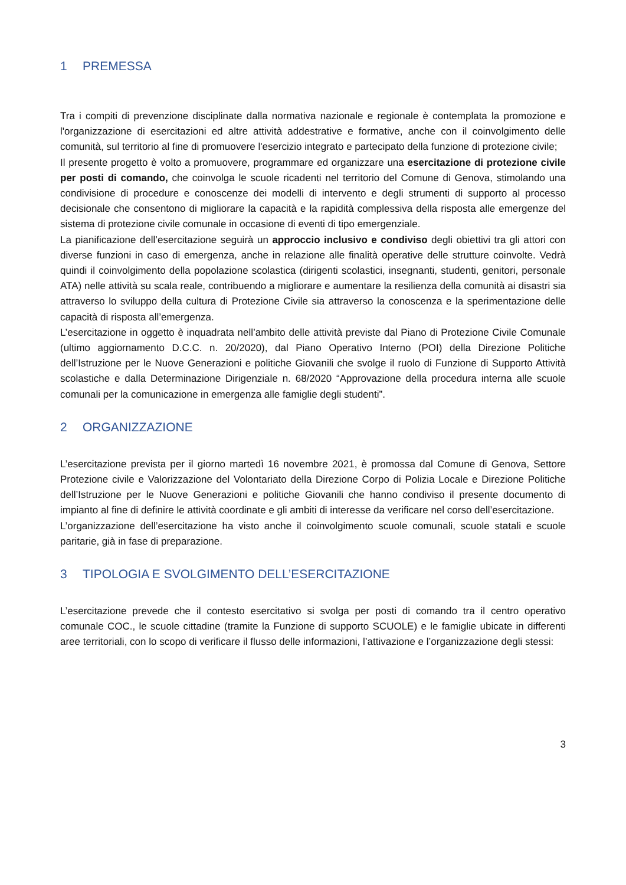1 PREMESSA
Tra i compiti di prevenzione disciplinate dalla normativa nazionale e regionale è contemplata la promozione e l'organizzazione di esercitazioni ed altre attività addestrative e formative, anche con il coinvolgimento delle comunità, sul territorio al fine di promuovere l'esercizio integrato e partecipato della funzione di protezione civile;
Il presente progetto è volto a promuovere, programmare ed organizzare una esercitazione di protezione civile per posti di comando, che coinvolga le scuole ricadenti nel territorio del Comune di Genova, stimolando una condivisione di procedure e conoscenze dei modelli di intervento e degli strumenti di supporto al processo decisionale che consentono di migliorare la capacità e la rapidità complessiva della risposta alle emergenze del sistema di protezione civile comunale in occasione di eventi di tipo emergenziale.
La pianificazione dell’esercitazione seguirà un approccio inclusivo e condiviso degli obiettivi tra gli attori con diverse funzioni in caso di emergenza, anche in relazione alle finalità operative delle strutture coinvolte. Vedrà quindi il coinvolgimento della popolazione scolastica (dirigenti scolastici, insegnanti, studenti, genitori, personale ATA) nelle attività su scala reale, contribuendo a migliorare e aumentare la resilienza della comunità ai disastri sia attraverso lo sviluppo della cultura di Protezione Civile sia attraverso la conoscenza e la sperimentazione delle capacità di risposta all’emergenza.
L’esercitazione in oggetto è inquadrata nell’ambito delle attività previste dal Piano di Protezione Civile Comunale (ultimo aggiornamento D.C.C. n. 20/2020), dal Piano Operativo Interno (POI) della Direzione Politiche dell’Istruzione per le Nuove Generazioni e politiche Giovanili che svolge il ruolo di Funzione di Supporto Attività scolastiche e dalla Determinazione Dirigenziale n. 68/2020 “Approvazione della procedura interna alle scuole comunali per la comunicazione in emergenza alle famiglie degli studenti”.
2 ORGANIZZAZIONE
L’esercitazione prevista per il giorno martedì 16 novembre 2021, è promossa dal Comune di Genova, Settore Protezione civile e Valorizzazione del Volontariato della Direzione Corpo di Polizia Locale e Direzione Politiche dell’Istruzione per le Nuove Generazioni e politiche Giovanili che hanno condiviso il presente documento di impianto al fine di definire le attività coordinate e gli ambiti di interesse da verificare nel corso dell’esercitazione.
L’organizzazione dell’esercitazione ha visto anche il coinvolgimento scuole comunali, scuole statali e scuole paritarie, già in fase di preparazione.
3 TIPOLOGIA E SVOLGIMENTO DELL’ESERCITAZIONE
L’esercitazione prevede che il contesto esercitativo si svolga per posti di comando tra il centro operativo comunale COC., le scuole cittadine (tramite la Funzione di supporto SCUOLE) e le famiglie ubicate in differenti aree territoriali, con lo scopo di verificare il flusso delle informazioni, l’attivazione e l’organizzazione degli stessi:
3